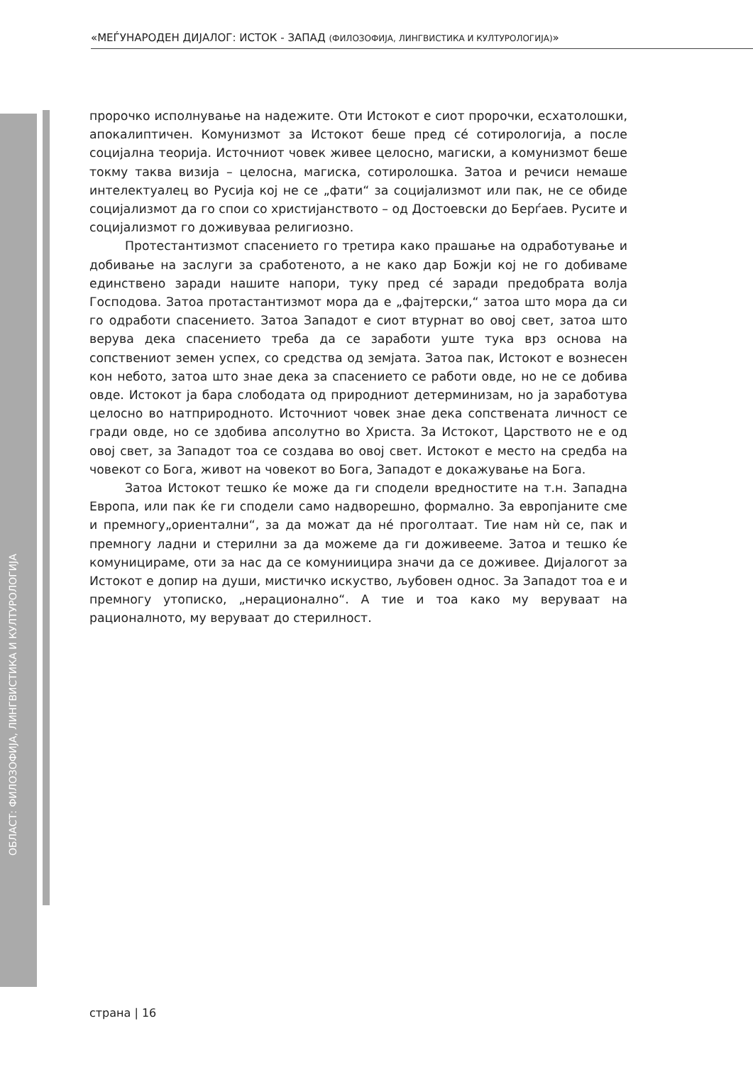«МЕЃУНАРОДЕН ДИЈАЛОГ: ИСТОК - ЗАПАД (ФИЛОЗОФИЈА, ЛИНГВИСТИКА И КУЛТУРОЛОГИЈА)»
ОБЛАСТ: ФИЛОЗОФИЈА, ЛИНГВИСТИКА И КУЛТУРОЛОГИЈА
пророчко исполнување на надежите. Оти Истокот е сиот пророчки, есхатолошки, апокалиптичен. Комунизмот за Истокот беше пред сé сотирологија, а после социјална теорија. Источниот човек живее целосно, магиски, а комунизмот беше токму таква визија – целосна, магиска, сотиролошка. Затоа и речиси немаше интелектуалец во Русија кој не се „фати“ за социјализмот или пак, не се обиде социјализмот да го спои со христијанството – од Достоевски до Берѓаев. Русите и социјализмот го доживуваа религиозно.
Протестантизмот спасението го третира како прашање на одработување и добивање на заслуги за сработеното, а не како дар Божји кој не го добиваме единствено заради нашите напори, туку пред сé заради предобрата волја Господова. Затоа протастантизмот мора да е „фајтерски,“ затоа што мора да си го одработи спасението. Затоа Западот е сиот втурнат во овој свет, затоа што верува дека спасението треба да се заработи уште тука врз основа на сопствениот земен успех, со средства од земјата. Затоа пак, Истокот е вознесен кон небото, затоа што знае дека за спасението се работи овде, но не се добива овде. Истокот ја бара слободата од природниот детерминизам, но ја заработува целосно во натприродното. Источниот човек знае дека сопствената личност се гради овде, но се здобива апсолутно во Христа. За Истокот, Царството не е од овој свет, за Западот тоа се создава во овој свет. Истокот е место на средба на човекот со Бога, живот на човекот во Бога, Западот е докажување на Бога.
Затоа Истокот тешко ќе може да ги сподели вредностите на т.н. Западна Европа, или пак ќе ги сподели само надворешно, формално. За европјаните сме и премногу„ориентални“, за да можат да нé проголтаат. Тие нам нѝ се, пак и премногу ладни и стерилни за да можеме да ги доживееме. Затоа и тешко ќе комуницираме, оти за нас да се комуниицира значи да се доживее. Дијалогот за Истокот е допир на души, мистичко искуство, љубовен однос. За Западот тоа е и премногу утописко, „нерационално“. А тие и тоа како му веруваат на рационалното, му веруваат до стерилност.
страна | 16